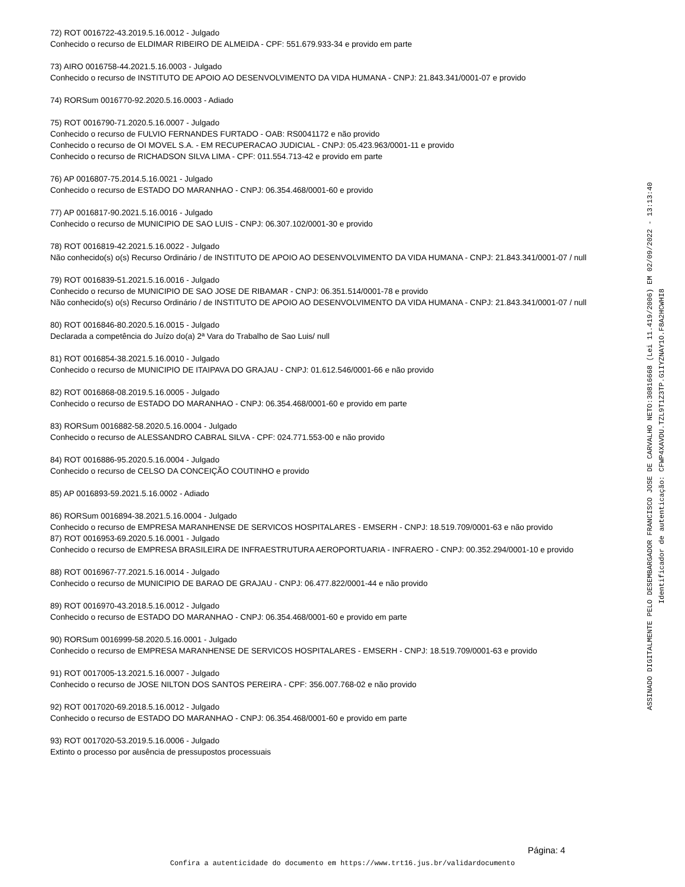72) ROT 0016722-43.2019.5.16.0012 - Julgado
Conhecido o recurso de ELDIMAR RIBEIRO DE ALMEIDA - CPF: 551.679.933-34 e provido em parte
73) AIRO 0016758-44.2021.5.16.0003 - Julgado
Conhecido o recurso de INSTITUTO DE APOIO AO DESENVOLVIMENTO DA VIDA HUMANA - CNPJ: 21.843.341/0001-07 e provido
74) RORSum 0016770-92.2020.5.16.0003 - Adiado
75) ROT 0016790-71.2020.5.16.0007 - Julgado
Conhecido o recurso de FULVIO FERNANDES FURTADO - OAB: RS0041172 e não provido
Conhecido o recurso de OI MOVEL S.A. - EM RECUPERACAO JUDICIAL - CNPJ: 05.423.963/0001-11 e provido
Conhecido o recurso de RICHADSON SILVA LIMA - CPF: 011.554.713-42 e provido em parte
76) AP 0016807-75.2014.5.16.0021 - Julgado
Conhecido o recurso de ESTADO DO MARANHAO - CNPJ: 06.354.468/0001-60 e provido
77) AP 0016817-90.2021.5.16.0016 - Julgado
Conhecido o recurso de MUNICIPIO DE SAO LUIS - CNPJ: 06.307.102/0001-30 e provido
78) ROT 0016819-42.2021.5.16.0022 - Julgado
Não conhecido(s) o(s) Recurso Ordinário / de INSTITUTO DE APOIO AO DESENVOLVIMENTO DA VIDA HUMANA - CNPJ: 21.843.341/0001-07 / null
79) ROT 0016839-51.2021.5.16.0016 - Julgado
Conhecido o recurso de MUNICIPIO DE SAO JOSE DE RIBAMAR - CNPJ: 06.351.514/0001-78 e provido
Não conhecido(s) o(s) Recurso Ordinário / de INSTITUTO DE APOIO AO DESENVOLVIMENTO DA VIDA HUMANA - CNPJ: 21.843.341/0001-07 / null
80) ROT 0016846-80.2020.5.16.0015 - Julgado
Declarada a competência do Juízo do(a) 2ª Vara do Trabalho de Sao Luis/ null
81) ROT 0016854-38.2021.5.16.0010 - Julgado
Conhecido o recurso de MUNICIPIO DE ITAIPAVA DO GRAJAU - CNPJ: 01.612.546/0001-66 e não provido
82) ROT 0016868-08.2019.5.16.0005 - Julgado
Conhecido o recurso de ESTADO DO MARANHAO - CNPJ: 06.354.468/0001-60 e provido em parte
83) RORSum 0016882-58.2020.5.16.0004 - Julgado
Conhecido o recurso de ALESSANDRO CABRAL SILVA - CPF: 024.771.553-00 e não provido
84) ROT 0016886-95.2020.5.16.0004 - Julgado
Conhecido o recurso de CELSO DA CONCEIÇÃO COUTINHO e provido
85) AP 0016893-59.2021.5.16.0002 - Adiado
86) RORSum 0016894-38.2021.5.16.0004 - Julgado
Conhecido o recurso de EMPRESA MARANHENSE DE SERVICOS HOSPITALARES - EMSERH - CNPJ: 18.519.709/0001-63 e não provido
87) ROT 0016953-69.2020.5.16.0001 - Julgado
Conhecido o recurso de EMPRESA BRASILEIRA DE INFRAESTRUTURA AEROPORTUARIA - INFRAERO - CNPJ: 00.352.294/0001-10 e provido
88) ROT 0016967-77.2021.5.16.0014 - Julgado
Conhecido o recurso de MUNICIPIO DE BARAO DE GRAJAU - CNPJ: 06.477.822/0001-44 e não provido
89) ROT 0016970-43.2018.5.16.0012 - Julgado
Conhecido o recurso de ESTADO DO MARANHAO - CNPJ: 06.354.468/0001-60 e provido em parte
90) RORSum 0016999-58.2020.5.16.0001 - Julgado
Conhecido o recurso de EMPRESA MARANHENSE DE SERVICOS HOSPITALARES - EMSERH - CNPJ: 18.519.709/0001-63 e provido
91) ROT 0017005-13.2021.5.16.0007 - Julgado
Conhecido o recurso de JOSE NILTON DOS SANTOS PEREIRA - CPF: 356.007.768-02 e não provido
92) ROT 0017020-69.2018.5.16.0012 - Julgado
Conhecido o recurso de ESTADO DO MARANHAO - CNPJ: 06.354.468/0001-60 e provido em parte
93) ROT 0017020-53.2019.5.16.0006 - Julgado
Extinto o processo por ausência de pressupostos processuais
ASSINADO DIGITALMENTE PELO DESEMBARGADOR FRANCISCO JOSE DE CARVALHO NETO:30816668 (Lei 11.419/2006) EM 02/09/2022 - 13:13:40
Identificador de autenticação: CFWP4XAVDU.TZL9T1Z3TP.G1IYZNAY1O.F8A2HCWHI8
Página: 4
Confira a autenticidade do documento em https://www.trt16.jus.br/validardocumento